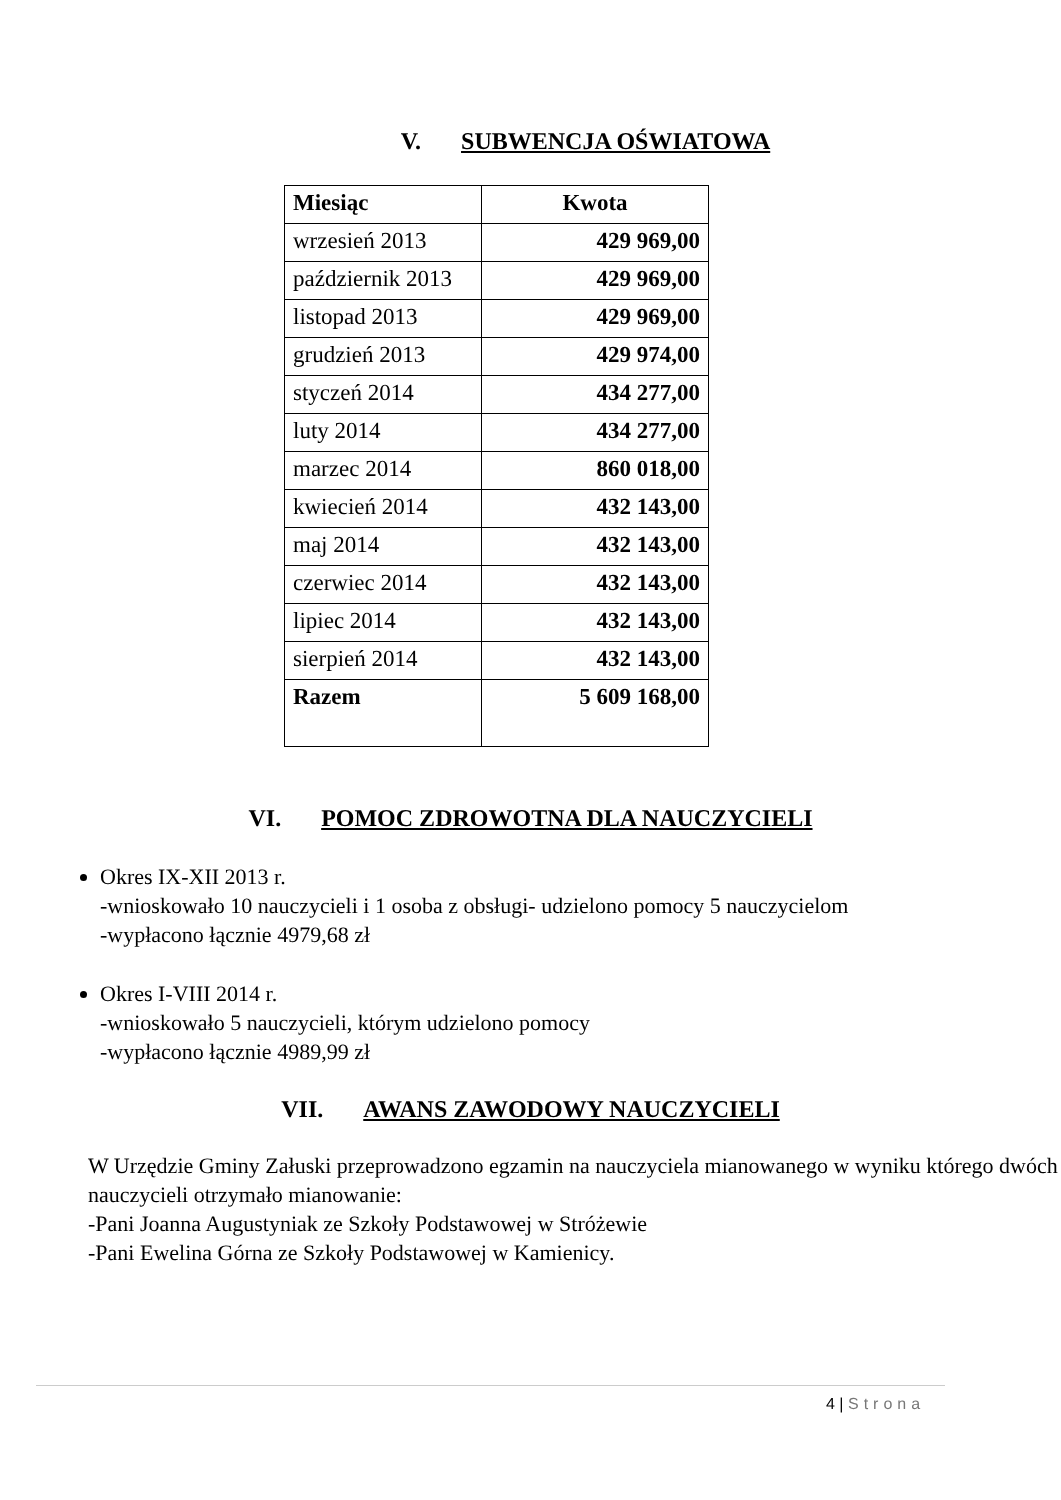V. SUBWENCJA OŚWIATOWA
| Miesiąc | Kwota |
| --- | --- |
| wrzesień 2013 | 429 969,00 |
| październik 2013 | 429 969,00 |
| listopad 2013 | 429 969,00 |
| grudzień 2013 | 429 974,00 |
| styczeń 2014 | 434 277,00 |
| luty 2014 | 434 277,00 |
| marzec 2014 | 860 018,00 |
| kwiecień 2014 | 432 143,00 |
| maj 2014 | 432 143,00 |
| czerwiec 2014 | 432 143,00 |
| lipiec 2014 | 432 143,00 |
| sierpień 2014 | 432 143,00 |
| Razem | 5 609 168,00 |
VI. POMOC ZDROWOTNA DLA NAUCZYCIELI
Okres IX-XII 2013 r.
-wnioskowało 10 nauczycieli i 1 osoba z obsługi- udzielono pomocy 5 nauczycielom
-wypłacono łącznie 4979,68 zł
Okres I-VIII 2014 r.
-wnioskowało 5 nauczycieli, którym udzielono pomocy
-wypłacono łącznie 4989,99 zł
VII. AWANS ZAWODOWY NAUCZYCIELI
W Urzędzie Gminy Załuski przeprowadzono egzamin na nauczyciela mianowanego w wyniku którego dwóch nauczycieli otrzymało mianowanie:
-Pani Joanna Augustyniak ze Szkoły Podstawowej w Stróżewie
-Pani Ewelina Górna ze Szkoły Podstawowej w Kamienicy.
4 | Strona